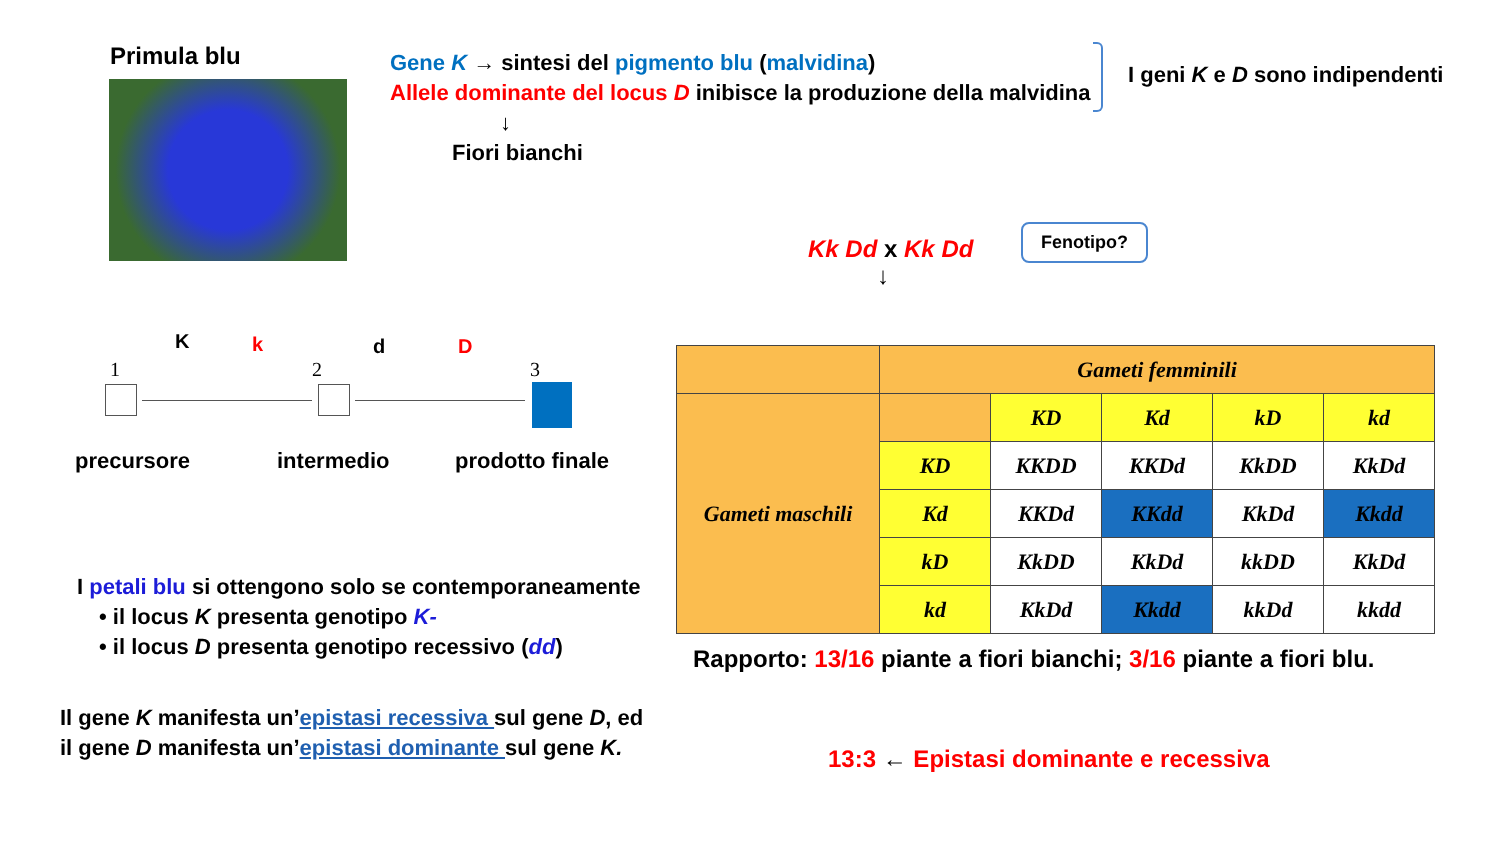Primula blu
Gene K → sintesi del pigmento blu (malvidina)
Allele dominante del locus D inibisce la produzione della malvidina
↓
Fiori bianchi
I geni K e D sono indipendenti
Kk Dd x Kk Dd
↓
Fenotipo?
1
K k
2
d D
3
precursore intermedio prodotto finale
| | Gameti femminili | | | | |
| Gameti maschili | | KD | Kd | kD | kd |
| | KD | KKDD | KKDd | KkDD | KkDd |
| | Kd | KKDd | KKdd | KkDd | Kkdd |
| | kD | KkDD | KkDd | kkDD | KkDd |
| | kd | KkDd | Kkdd | kkDd | kkdd |
I petali blu si ottengono solo se contemporaneamente
• il locus K presenta genotipo K-
• il locus D presenta genotipo recessivo (dd)
Rapporto: 13/16 piante a fiori bianchi; 3/16 piante a fiori blu.
Il gene K manifesta un’epistasi recessiva sul gene D, ed il gene D manifesta un’epistasi dominante sul gene K.
13:3 ← Epistasi dominante e recessiva